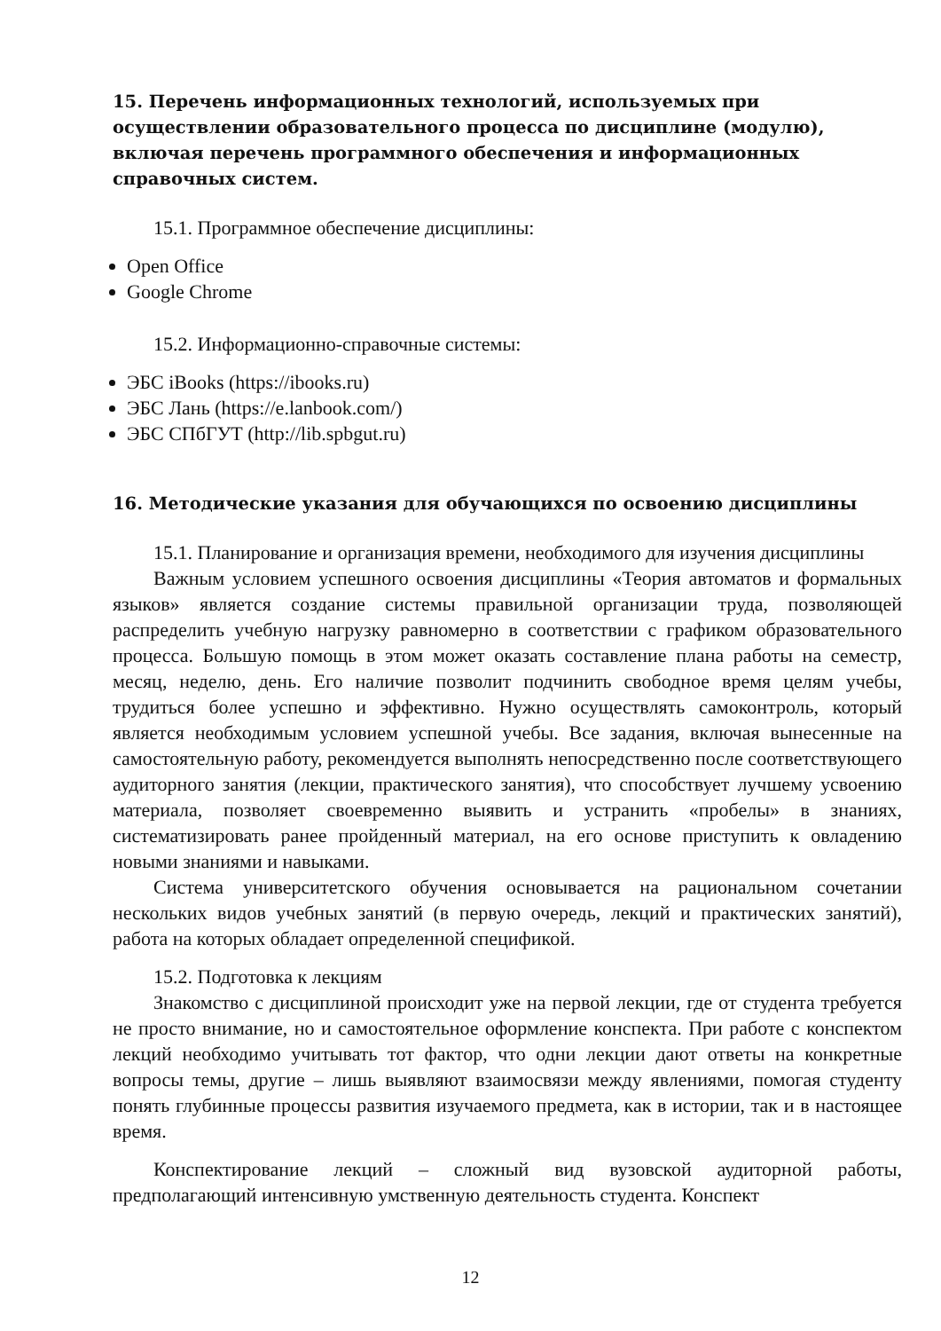15. Перечень информационных технологий, используемых при осуществлении образовательного процесса по дисциплине (модулю), включая перечень программного обеспечения и информационных справочных систем.
15.1. Программное обеспечение дисциплины:
Open Office
Google Chrome
15.2. Информационно-справочные системы:
ЭБС iBooks (https://ibooks.ru)
ЭБС Лань (https://e.lanbook.com/)
ЭБС СПбГУТ (http://lib.spbgut.ru)
16. Методические указания для обучающихся по освоению дисциплины
15.1. Планирование и организация времени, необходимого для изучения дисциплины
Важным условием успешного освоения дисциплины «Теория автоматов и формальных языков» является создание системы правильной организации труда, позволяющей распределить учебную нагрузку равномерно в соответствии с графиком образовательного процесса. Большую помощь в этом может оказать составление плана работы на семестр, месяц, неделю, день. Его наличие позволит подчинить свободное время целям учебы, трудиться более успешно и эффективно. Нужно осуществлять самоконтроль, который является необходимым условием успешной учебы. Все задания, включая вынесенные на самостоятельную работу, рекомендуется выполнять непосредственно после соответствующего аудиторного занятия (лекции, практического занятия), что способствует лучшему усвоению материала, позволяет своевременно выявить и устранить «пробелы» в знаниях, систематизировать ранее пройденный материал, на его основе приступить к овладению новыми знаниями и навыками.
Система университетского обучения основывается на рациональном сочетании нескольких видов учебных занятий (в первую очередь, лекций и практических занятий), работа на которых обладает определенной спецификой.
15.2. Подготовка к лекциям
Знакомство с дисциплиной происходит уже на первой лекции, где от студента требуется не просто внимание, но и самостоятельное оформление конспекта. При работе с конспектом лекций необходимо учитывать тот фактор, что одни лекции дают ответы на конкретные вопросы темы, другие – лишь выявляют взаимосвязи между явлениями, помогая студенту понять глубинные процессы развития изучаемого предмета, как в истории, так и в настоящее время.
Конспектирование лекций – сложный вид вузовской аудиторной работы, предполагающий интенсивную умственную деятельность студента. Конспект
12